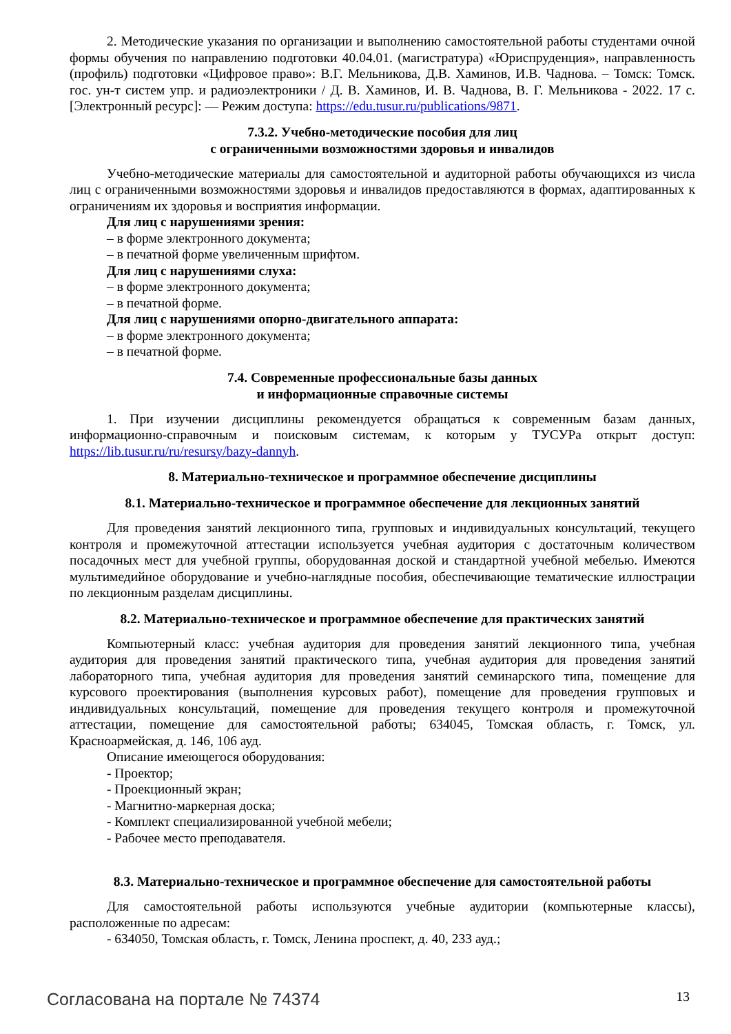2. Методические указания по организации и выполнению самостоятельной работы студентами очной формы обучения по направлению подготовки 40.04.01. (магистратура) «Юриспруденция», направленность (профиль) подготовки «Цифровое право»: В.Г. Мельникова, Д.В. Хаминов, И.В. Чаднова. – Томск: Томск. гос. ун-т систем упр. и радиоэлектроники / Д. В. Хаминов, И. В. Чаднова, В. Г. Мельникова - 2022. 17 с. [Электронный ресурс]: — Режим доступа: https://edu.tusur.ru/publications/9871.
7.3.2. Учебно-методические пособия для лиц
с ограниченными возможностями здоровья и инвалидов
Учебно-методические материалы для самостоятельной и аудиторной работы обучающихся из числа лиц с ограниченными возможностями здоровья и инвалидов предоставляются в формах, адаптированных к ограничениям их здоровья и восприятия информации.
Для лиц с нарушениями зрения:
– в форме электронного документа;
– в печатной форме увеличенным шрифтом.
Для лиц с нарушениями слуха:
– в форме электронного документа;
– в печатной форме.
Для лиц с нарушениями опорно-двигательного аппарата:
– в форме электронного документа;
– в печатной форме.
7.4. Современные профессиональные базы данных
и информационные справочные системы
1. При изучении дисциплины рекомендуется обращаться к современным базам данных, информационно-справочным и поисковым системам, к которым у ТУСУРа открыт доступ: https://lib.tusur.ru/ru/resursy/bazy-dannyh.
8. Материально-техническое и программное обеспечение дисциплины
8.1. Материально-техническое и программное обеспечение для лекционных занятий
Для проведения занятий лекционного типа, групповых и индивидуальных консультаций, текущего контроля и промежуточной аттестации используется учебная аудитория с достаточным количеством посадочных мест для учебной группы, оборудованная доской и стандартной учебной мебелью. Имеются мультимедийное оборудование и учебно-наглядные пособия, обеспечивающие тематические иллюстрации по лекционным разделам дисциплины.
8.2. Материально-техническое и программное обеспечение для практических занятий
Компьютерный класс: учебная аудитория для проведения занятий лекционного типа, учебная аудитория для проведения занятий практического типа, учебная аудитория для проведения занятий лабораторного типа, учебная аудитория для проведения занятий семинарского типа, помещение для курсового проектирования (выполнения курсовых работ), помещение для проведения групповых и индивидуальных консультаций, помещение для проведения текущего контроля и промежуточной аттестации, помещение для самостоятельной работы; 634045, Томская область, г. Томск, ул. Красноармейская, д. 146, 106 ауд.
Описание имеющегося оборудования:
- Проектор;
- Проекционный экран;
- Магнитно-маркерная доска;
- Комплект специализированной учебной мебели;
- Рабочее место преподавателя.
8.3. Материально-техническое и программное обеспечение для самостоятельной работы
Для самостоятельной работы используются учебные аудитории (компьютерные классы), расположенные по адресам:
- 634050, Томская область, г. Томск, Ленина проспект, д. 40, 233 ауд.;
Согласована на портале № 74374 13